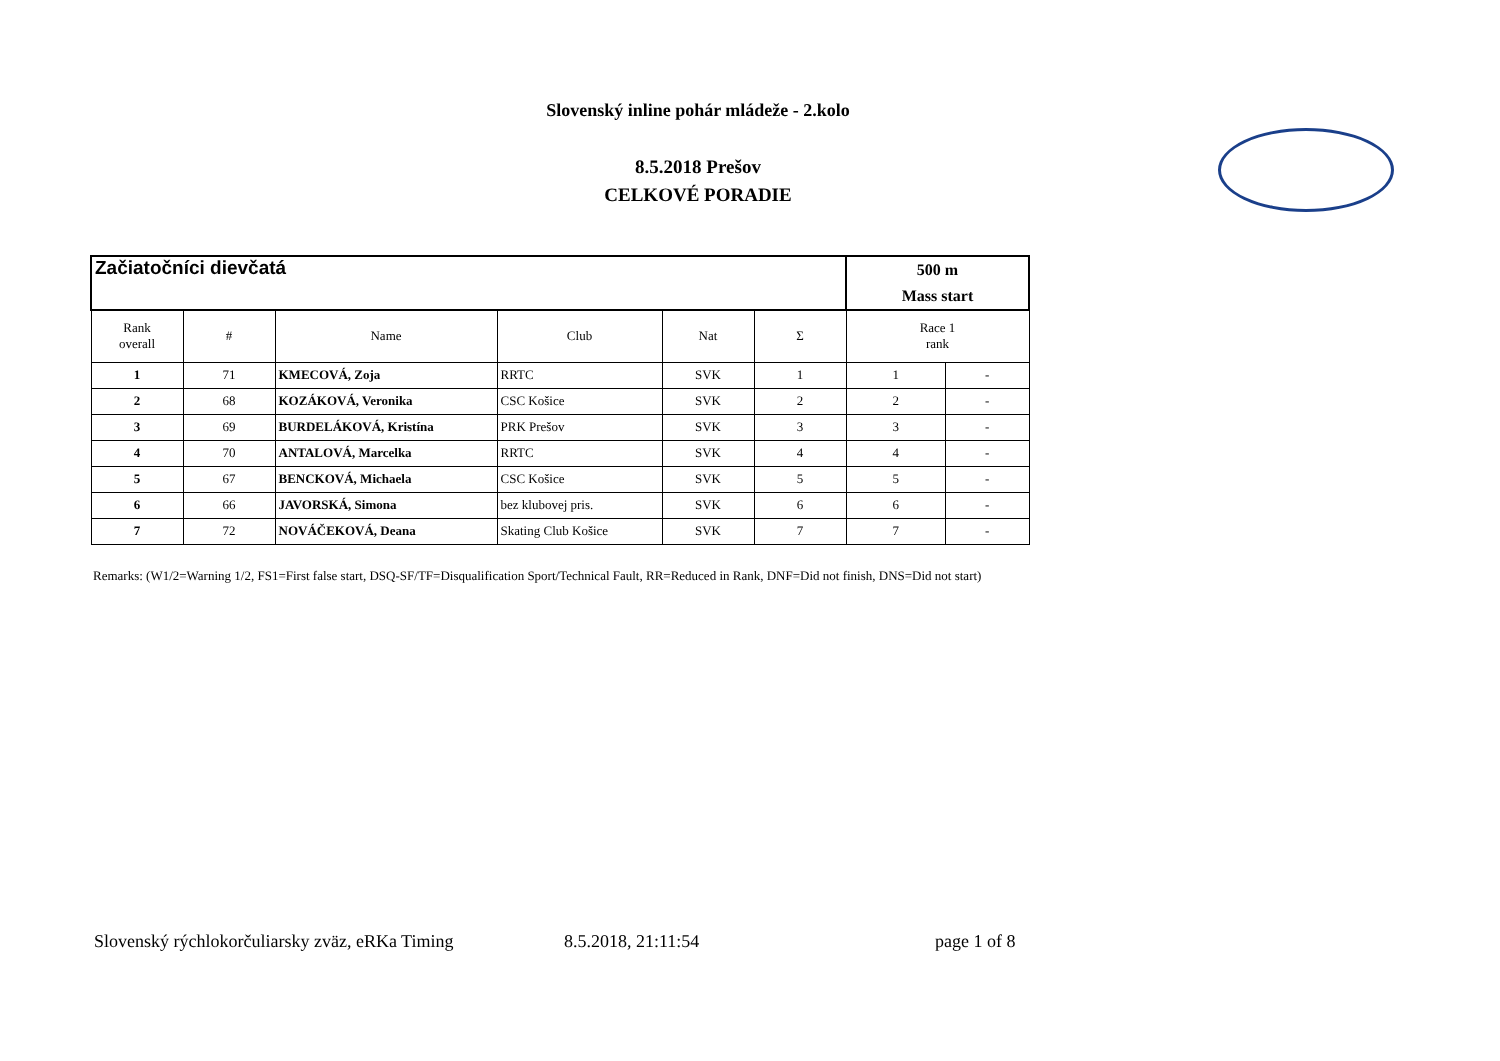Slovenský inline pohár mládeže - 2.kolo
8.5.2018 Prešov
CELKOVÉ PORADIE
| Začiatočníci dievčatá | | | | | | 500 m Mass start | |
| --- | --- | --- | --- | --- | --- | --- | --- |
| Rank overall | # | Name | Club | Nat | Σ | Race 1 rank | |
| 1 | 71 | KMECOVÁ, Zoja | RRTC | SVK | 1 | 1 | - |
| 2 | 68 | KOZÁKOVÁ, Veronika | CSC Košice | SVK | 2 | 2 | - |
| 3 | 69 | BURDELÁKOVÁ, Kristína | PRK Prešov | SVK | 3 | 3 | - |
| 4 | 70 | ANTALOVÁ, Marcelka | RRTC | SVK | 4 | 4 | - |
| 5 | 67 | BENCKOVÁ, Michaela | CSC Košice | SVK | 5 | 5 | - |
| 6 | 66 | JAVORSKÁ, Simona | bez klubovej pris. | SVK | 6 | 6 | - |
| 7 | 72 | NOVÁČEKOVÁ, Deana | Skating Club Košice | SVK | 7 | 7 | - |
Remarks: (W1/2=Warning 1/2, FS1=First false start, DSQ-SF/TF=Disqualification Sport/Technical Fault, RR=Reduced in Rank, DNF=Did not finish, DNS=Did not start)
Slovenský rýchlokorčuliarsky zväz, eRKa Timing 8.5.2018, 21:11:54 page 1 of 8